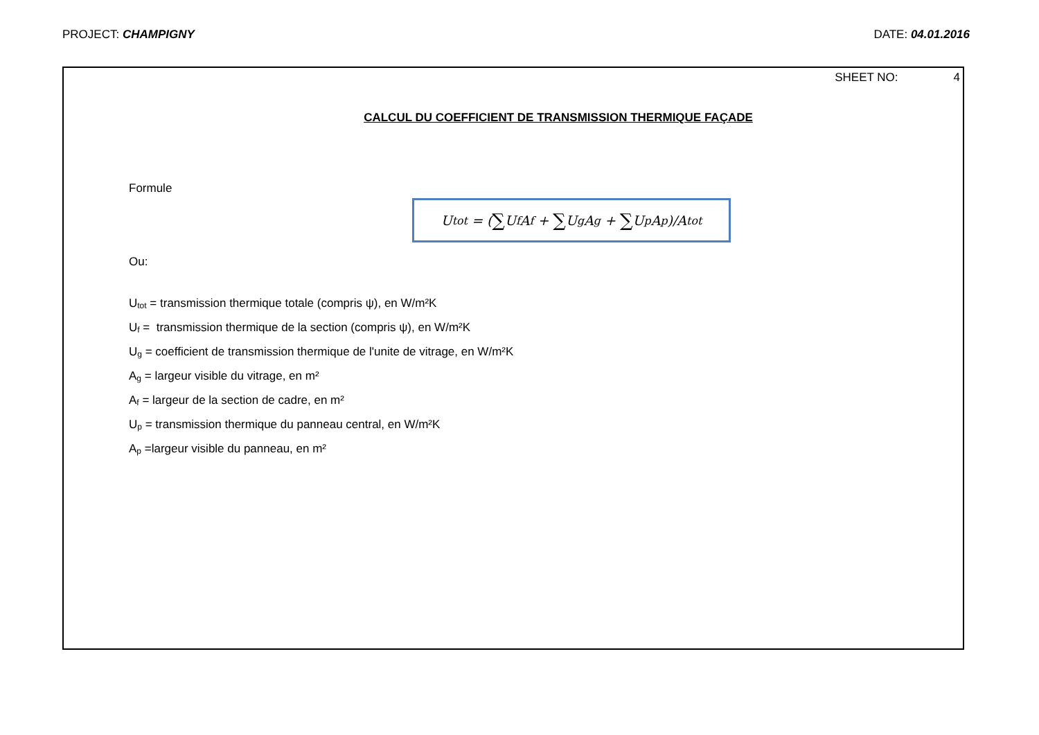PROJECT: CHAMPIGNY DATE: 04.01.2016
SHEET NO: 4
CALCUL DU COEFFICIENT DE TRANSMISSION THERMIQUE FAÇADE
Formule
U<sub>tot</sub> = (∑ U<sub>f</sub>A<sub>f</sub> + ∑ U<sub>g</sub>A<sub>g</sub> + ∑ U<sub>p</sub>A<sub>p</sub>)/A<sub>tot</sub>
Ou:
U<sub>tot</sub> = transmission thermique totale (compris ψ), en W/m²K
U<sub>f</sub> = transmission thermique de la section (compris ψ), en W/m²K
U<sub>g</sub> = coefficient de transmission thermique de l'unite de vitrage, en W/m²K
A<sub>g</sub> = largeur visible du vitrage, en m²
A<sub>f</sub> = largeur de la section de cadre, en m²
U<sub>p</sub> = transmission thermique du panneau central, en W/m²K
A<sub>p</sub> =largeur visible du panneau, en m²